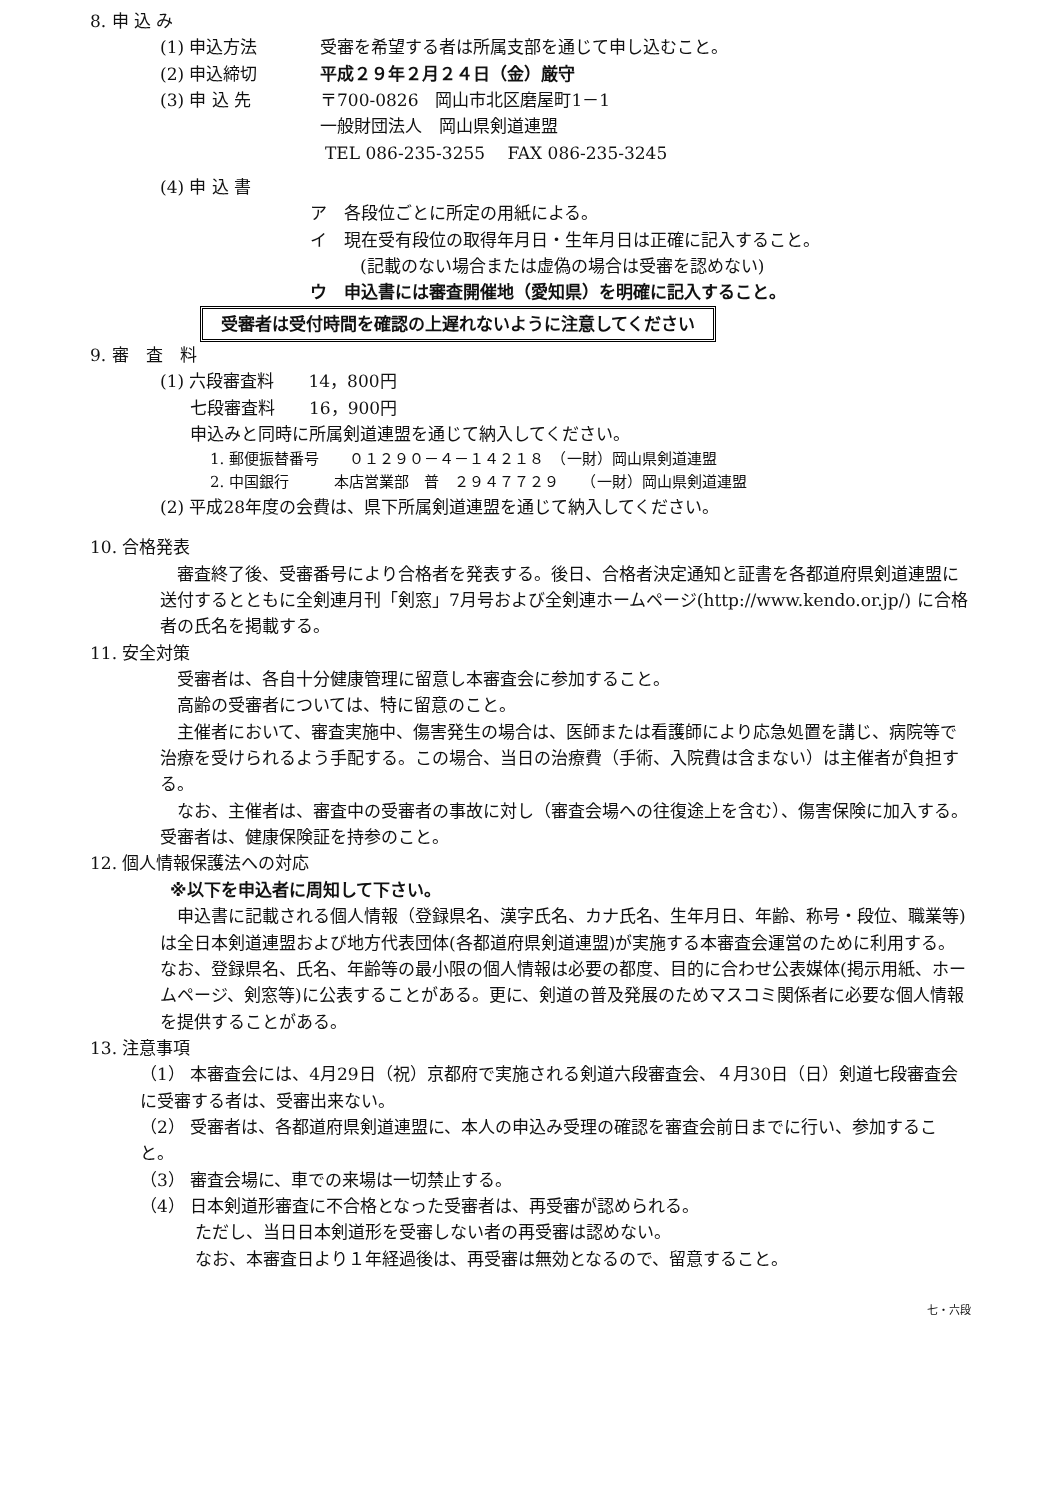8. 申 込 み
(1) 申込方法 受審を希望する者は所属支部を通じて申し込むこと。
(2) 申込締切 平成２９年２月２４日（金）厳守
(3) 申 込 先 〒700-0826　岡山市北区磨屋町1－1
一般財団法人　岡山県剣道連盟
TEL 086-235-3255　 FAX 086-235-3245
(4) 申 込 書
ア　各段位ごとに所定の用紙による。
イ　現在受有段位の取得年月日・生年月日は正確に記入すること。
(記載のない場合または虚偽の場合は受審を認めない)
ウ　申込書には審査開催地（愛知県）を明確に記入すること。
受審者は受付時間を確認の上遅れないように注意してください
9. 審　査　料
(1) 六段審査料　　14，800円
七段審査料　　16，900円
申込みと同時に所属剣道連盟を通じて納入してください。
1. 郵便振替番号　　０１２９０－４－１４２１８　（一財）岡山県剣道連盟
2. 中国銀行　　　本店営業部　普　２９４７７２９　　（一財）岡山県剣道連盟
(2) 平成28年度の会費は、県下所属剣道連盟を通じて納入してください。
10. 合格発表
審査終了後、受審番号により合格者を発表する。後日、合格者決定通知と証書を各都道府県剣道連盟に送付するとともに全剣連月刊「剣窓」7月号および全剣連ホームページ(http://www.kendo.or.jp/) に合格者の氏名を掲載する。
11. 安全対策
受審者は、各自十分健康管理に留意し本審査会に参加すること。
高齢の受審者については、特に留意のこと。
主催者において、審査実施中、傷害発生の場合は、医師または看護師により応急処置を講じ、病院等で治療を受けられるよう手配する。この場合、当日の治療費（手術、入院費は含まない）は主催者が負担する。
なお、主催者は、審査中の受審者の事故に対し（審査会場への往復途上を含む）、傷害保険に加入する。受審者は、健康保険証を持参のこと。
12. 個人情報保護法への対応
※以下を申込者に周知して下さい。
申込書に記載される個人情報（登録県名、漢字氏名、カナ氏名、生年月日、年齢、称号・段位、職業等)は全日本剣道連盟および地方代表団体(各都道府県剣道連盟)が実施する本審査会運営のために利用する。なお、登録県名、氏名、年齢等の最小限の個人情報は必要の都度、目的に合わせ公表媒体(掲示用紙、ホームページ、剣窓等)に公表することがある。更に、剣道の普及発展のためマスコミ関係者に必要な個人情報を提供することがある。
13. 注意事項
（1） 本審査会には、4月29日（祝）京都府で実施される剣道六段審査会、４月30日（日）剣道七段審査会に受審する者は、受審出来ない。
（2） 受審者は、各都道府県剣道連盟に、本人の申込み受理の確認を審査会前日までに行い、参加すること。
（3） 審査会場に、車での来場は一切禁止する。
（4） 日本剣道形審査に不合格となった受審者は、再受審が認められる。
ただし、当日日本剣道形を受審しない者の再受審は認めない。
なお、本審査日より１年経過後は、再受審は無効となるので、留意すること。
七・六段